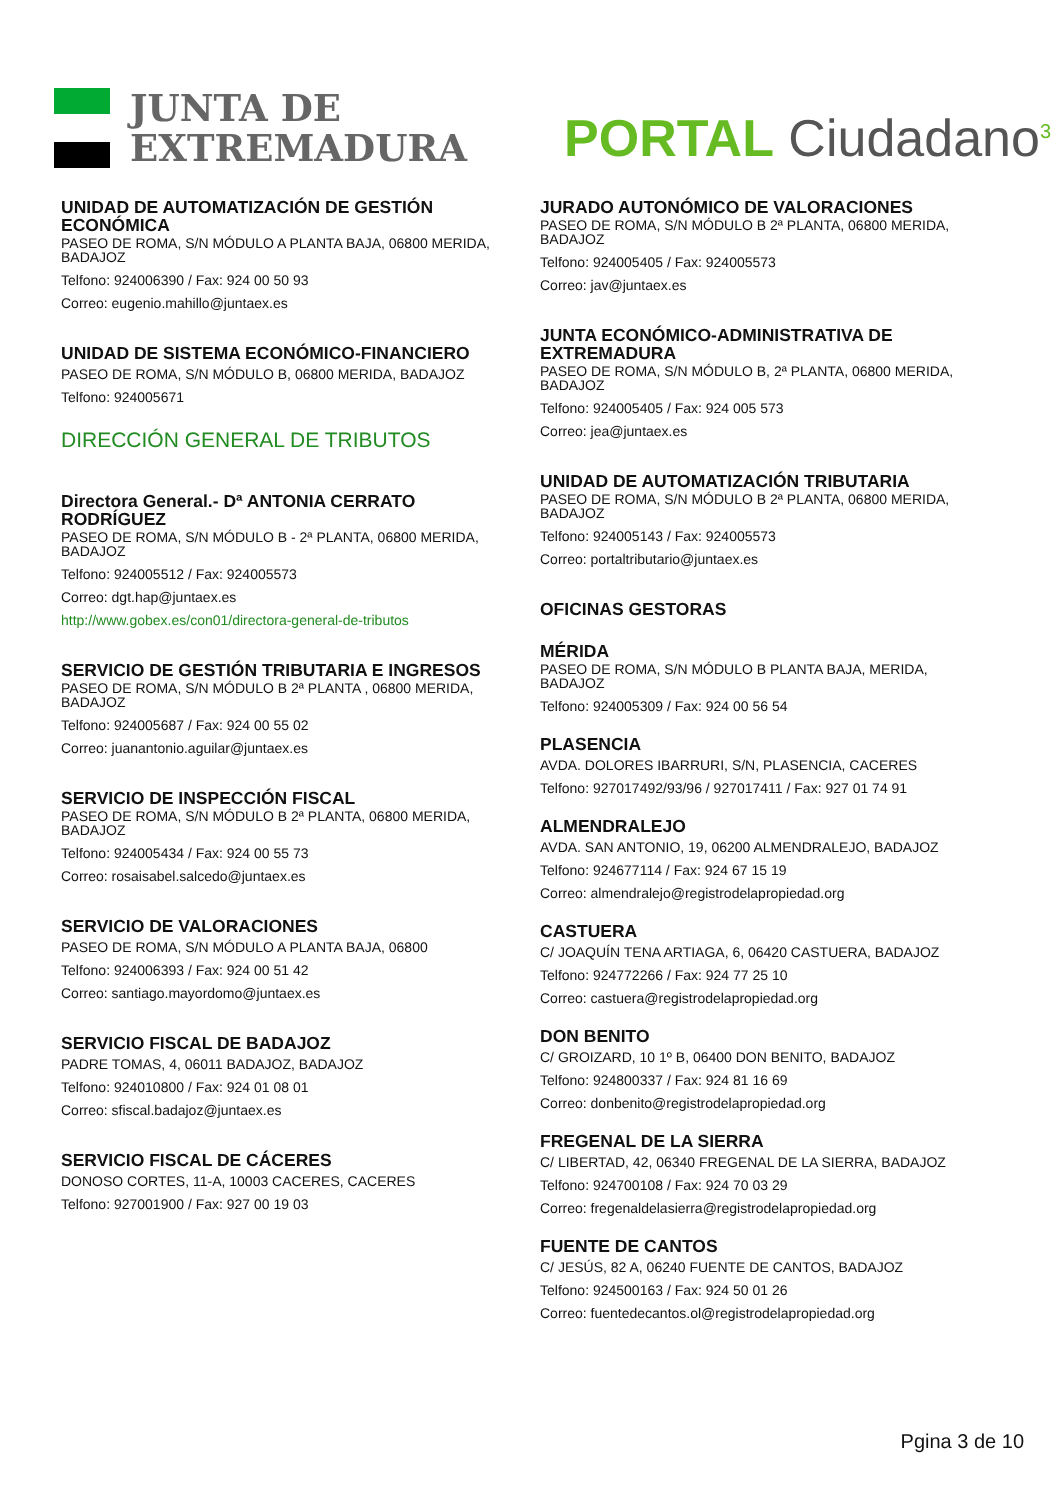JUNTA DE
EXTREMADURA
PORTAL Ciudadano<sup>3</sup>
UNIDAD DE AUTOMATIZACIÓN DE GESTIÓN ECONÓMICA
PASEO DE ROMA, S/N MÓDULO A PLANTA BAJA, 06800 MERIDA, BADAJOZ
Telfono: 924006390 / Fax: 924 00 50 93
Correo: eugenio.mahillo@juntaex.es
UNIDAD DE SISTEMA ECONÓMICO-FINANCIERO
PASEO DE ROMA, S/N MÓDULO B, 06800 MERIDA, BADAJOZ
Telfono: 924005671
DIRECCIÓN GENERAL DE TRIBUTOS
Directora General.- Dª ANTONIA CERRATO RODRÍGUEZ
PASEO DE ROMA, S/N MÓDULO B - 2ª PLANTA, 06800 MERIDA, BADAJOZ
Telfono: 924005512 / Fax: 924005573
Correo: dgt.hap@juntaex.es
http://www.gobex.es/con01/directora-general-de-tributos
SERVICIO DE GESTIÓN TRIBUTARIA E INGRESOS
PASEO DE ROMA, S/N MÓDULO B 2ª PLANTA , 06800 MERIDA, BADAJOZ
Telfono: 924005687 / Fax: 924 00 55 02
Correo: juanantonio.aguilar@juntaex.es
SERVICIO DE INSPECCIÓN FISCAL
PASEO DE ROMA, S/N MÓDULO B 2ª PLANTA, 06800 MERIDA, BADAJOZ
Telfono: 924005434 / Fax: 924 00 55 73
Correo: rosaisabel.salcedo@juntaex.es
SERVICIO DE VALORACIONES
PASEO DE ROMA, S/N MÓDULO A PLANTA BAJA, 06800
Telfono: 924006393 / Fax: 924 00 51 42
Correo: santiago.mayordomo@juntaex.es
SERVICIO FISCAL DE BADAJOZ
PADRE TOMAS, 4, 06011 BADAJOZ, BADAJOZ
Telfono: 924010800 / Fax: 924 01 08 01
Correo: sfiscal.badajoz@juntaex.es
SERVICIO FISCAL DE CÁCERES
DONOSO CORTES, 11-A, 10003 CACERES, CACERES
Telfono: 927001900 / Fax: 927 00 19 03
JURADO AUTONÓMICO DE VALORACIONES
PASEO DE ROMA, S/N MÓDULO B 2ª PLANTA, 06800 MERIDA, BADAJOZ
Telfono: 924005405 / Fax: 924005573
Correo: jav@juntaex.es
JUNTA ECONÓMICO-ADMINISTRATIVA DE EXTREMADURA
PASEO DE ROMA, S/N MÓDULO B, 2ª PLANTA, 06800 MERIDA, BADAJOZ
Telfono: 924005405 / Fax: 924 005 573
Correo: jea@juntaex.es
UNIDAD DE AUTOMATIZACIÓN TRIBUTARIA
PASEO DE ROMA, S/N MÓDULO B 2ª PLANTA, 06800 MERIDA, BADAJOZ
Telfono: 924005143 / Fax: 924005573
Correo: portaltributario@juntaex.es
OFICINAS GESTORAS
MÉRIDA
PASEO DE ROMA, S/N MÓDULO B PLANTA BAJA, MERIDA, BADAJOZ
Telfono: 924005309 / Fax: 924 00 56 54
PLASENCIA
AVDA. DOLORES IBARRURI, S/N, PLASENCIA, CACERES
Telfono: 927017492/93/96 / 927017411 / Fax: 927 01 74 91
ALMENDRALEJO
AVDA. SAN ANTONIO, 19, 06200 ALMENDRALEJO, BADAJOZ
Telfono: 924677114 / Fax: 924 67 15 19
Correo: almendralejo@registrodelapropiedad.org
CASTUERA
C/ JOAQUÍN TENA ARTIAGA, 6, 06420 CASTUERA, BADAJOZ
Telfono: 924772266 / Fax: 924 77 25 10
Correo: castuera@registrodelapropiedad.org
DON BENITO
C/ GROIZARD, 10 1º B, 06400 DON BENITO, BADAJOZ
Telfono: 924800337 / Fax: 924 81 16 69
Correo: donbenito@registrodelapropiedad.org
FREGENAL DE LA SIERRA
C/ LIBERTAD, 42, 06340 FREGENAL DE LA SIERRA, BADAJOZ
Telfono: 924700108 / Fax: 924 70 03 29
Correo: fregenaldelasierra@registrodelapropiedad.org
FUENTE DE CANTOS
C/ JESÚS, 82 A, 06240 FUENTE DE CANTOS, BADAJOZ
Telfono: 924500163 / Fax: 924 50 01 26
Correo: fuentedecantos.ol@registrodelapropiedad.org
Pgina 3 de 10